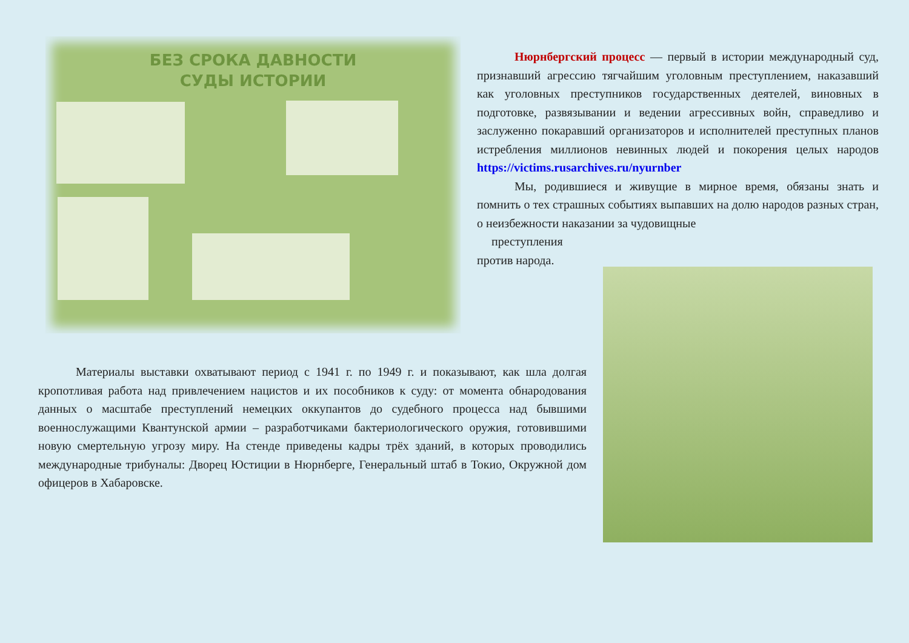БЕЗ СРОКА ДАВНОСТИ
СУДЫ ИСТОРИИ
Нюрнбергский процесс — первый в истории международный суд, признавший агрессию тягчайшим уголовным преступлением, наказавший как уголовных преступников государственных деятелей, виновных в подготовке, развязывании и ведении агрессивных войн, справедливо и заслуженно покаравший организаторов и исполнителей преступных планов истребления миллионов невинных людей и покорения целых народов https://victims.rusarchives.ru/nyurnber
Мы, родившиеся и живущие в мирное время, обязаны знать и помнить о тех страшных событиях выпавших на долю народов разных стран, о неизбежности наказании за чудовищные
преступления
против народа.
Материалы выставки охватывают период с 1941 г. по 1949 г. и показывают, как шла долгая кропотливая работа над привлечением нацистов и их пособников к суду: от момента обнародования данных о масштабе преступлений немецких оккупантов до судебного процесса над бывшими военнослужащими Квантунской армии – разработчиками бактериологического оружия, готовившими новую смертельную угрозу миру. На стенде приведены кадры трёх зданий, в которых проводились международные трибуналы: Дворец Юстиции в Нюрнберге, Генеральный штаб в Токио, Окружной дом офицеров в Хабаровске.